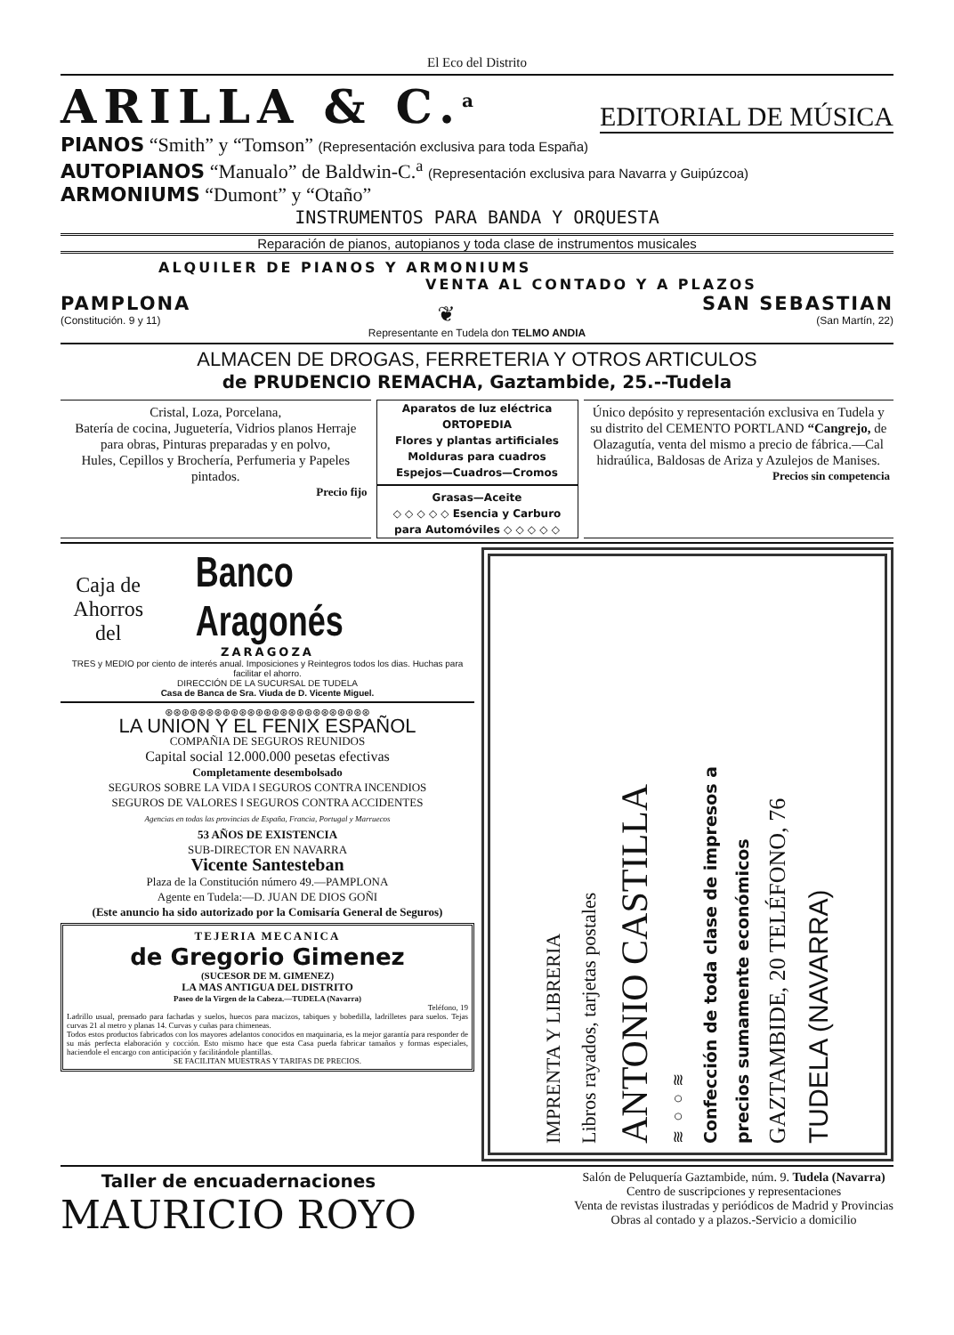El Eco del Distrito
ARILLA & C.<sup>a</sup>
EDITORIAL DE MÚSICA
PIANOS “Smith” y “Tomson” (Representación exclusiva para toda España)
AUTOPIANOS “Manualo” de Baldwin-C.<sup>a</sup> (Representación exclusiva para Navarra y Guipúzcoa)
ARMONIUMS “Dumont” y “Otaño”
INSTRUMENTOS PARA BANDA Y ORQUESTA
Reparación de pianos, autopianos y toda clase de instrumentos musicales
ALQUILER DE PIANOS Y ARMONIUMS
VENTA AL CONTADO Y A PLAZOS
PAMPLONA
(Constitución. 9 y 11)
❦
SAN SEBASTIAN
(San Martín, 22)
Representante en Tudela don TELMO ANDIA
ALMACEN DE DROGAS, FERRETERIA Y OTROS ARTICULOS
de PRUDENCIO REMACHA, Gaztambide, 25.--Tudela
Cristal, Loza, Porcelana,
Batería de cocina, Juguetería, Vidrios planos Herraje para obras, Pinturas preparadas y en polvo,
Hules, Cepillos y Brochería, Perfumeria y Papeles pintados.
Precio fijo
Aparatos de luz eléctrica
ORTOPEDIA
Flores y plantas artificiales
Molduras para cuadros
Espejos—Cuadros—Cromos
Grasas—Aceite
◇ ◇ ◇ ◇ ◇ Esencia y Carburo
para Automóviles ◇ ◇ ◇ ◇ ◇
Único depósito y representación exclusiva en Tudela y su distrito del CEMENTO PORTLAND “Cangrejo, de Olazagutía, venta del mismo a precio de fábrica.—Cal hidraúlica, Baldosas de Ariza y Azulejos de Manises.
Precios sin competencia
Caja de
Ahorros del
Banco Aragonés
ZARAGOZA
TRES y MEDIO por ciento de interés anual. Imposiciones y Reintegros todos los dias. Huchas para facilitar el ahorro.
DIRECCIÓN DE LA SUCURSAL DE TUDELA
Casa de Banca de Sra. Viuda de D. Vicente Miguel.
⊛⊛⊛⊛⊛⊛⊛⊛⊛⊛⊛⊛⊛⊛⊛⊛⊛⊛⊛⊛⊛⊛⊛⊛⊛
LA UNION Y EL FENIX ESPAÑOL
COMPAÑIA DE SEGUROS REUNIDOS
Capital social 12.000.000 pesetas efectivas
Completamente desembolsado
SEGUROS SOBRE LA VIDA ‖ SEGUROS CONTRA INCENDIOS
SEGUROS DE VALORES ‖ SEGUROS CONTRA ACCIDENTES
Agencias en todas las provincias de España, Francia, Portugal y Marruecos
53 AÑOS DE EXISTENCIA
SUB-DIRECTOR EN NAVARRA
Vicente Santesteban
Plaza de la Constitución número 49.—PAMPLONA
Agente en Tudela:—D. JUAN DE DIOS GOÑI
(Este anuncio ha sido autorizado por la Comisaría General de Seguros)
TEJERIA MECANICA
de Gregorio Gimenez
(SUCESOR DE M. GIMENEZ)
LA MAS ANTIGUA DEL DISTRITO
Paseo de la Virgen de la Cabeza.—TUDELA (Navarra)
Teléfono, 19
Ladrillo usual, prensado para fachadas y suelos, huecos para macizos, tabiques y bobedilla, ladrilletes para suelos. Tejas curvas 21 al metro y planas 14. Curvas y cuñas para chimeneas.
Todos estos productos fabricados con los mayores adelantos conocidos en maquinaria, es la mejor garantía para responder de su más perfecta elaboración y cocción. Esto mismo hace que esta Casa pueda fabricar tamaños y formas especiales, haciendole el encargo con anticipación y facilitándole plantillas.
SE FACILITAN MUESTRAS Y TARIFAS DE PRECIOS.
IMPRENTA Y LIBRERIA
Libros rayados, tarjetas postales
ANTONIO CASTILLA
≋ ○○ ≋
Confección de toda clase de impresos a
precios sumamente económicos
GAZTAMBIDE, 20 TELÉFONO, 76
TUDELA (NAVARRA)
Taller de encuadernaciones
MAURICIO ROYO
Salón de Peluquería Gaztambide, núm. 9. Tudela (Navarra)
Centro de suscripciones y representaciones
Venta de revistas ilustradas y periódicos de Madrid y Provincias
Obras al contado y a plazos.-Servicio a domicilio